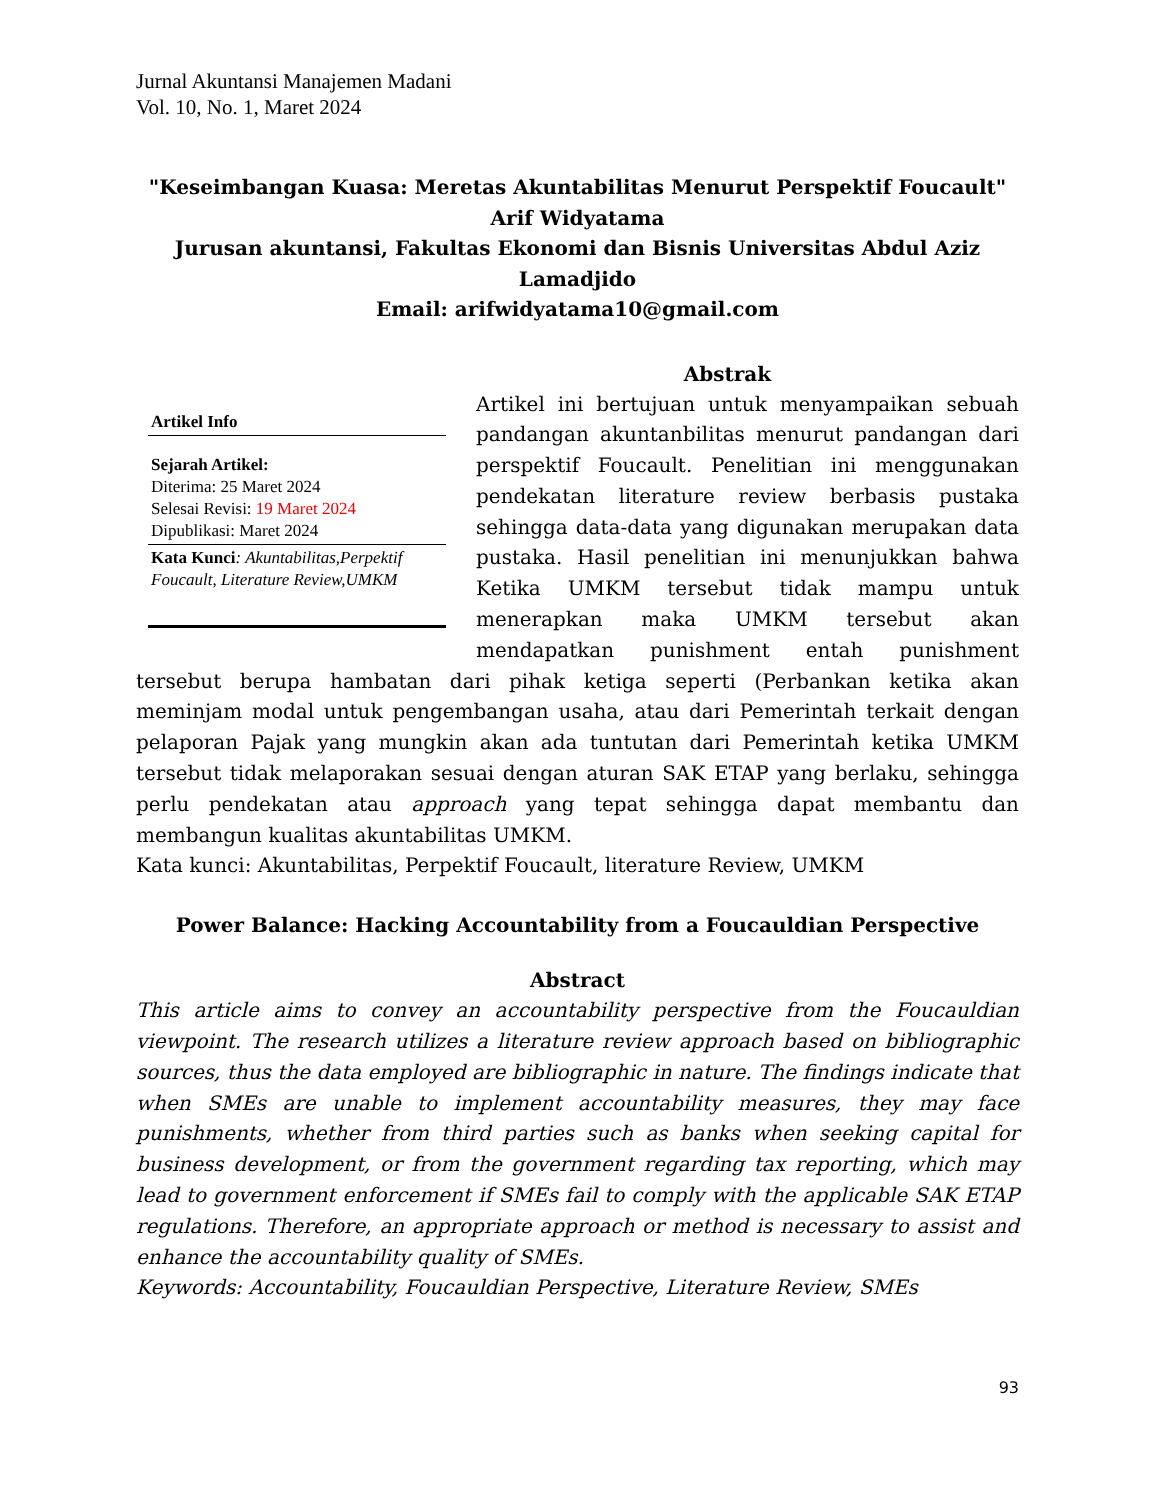Jurnal Akuntansi Manajemen Madani
Vol. 10, No. 1, Maret 2024
"Keseimbangan Kuasa: Meretas Akuntabilitas Menurut Perspektif Foucault"
Arif Widyatama
Jurusan akuntansi, Fakultas Ekonomi dan Bisnis Universitas Abdul Aziz Lamadjido
Email: arifwidyatama10@gmail.com
Abstrak
Artikel Info
Sejarah Artikel:
Diterima: 25 Maret 2024
Selesai Revisi: 19 Maret 2024
Dipublikasi: Maret 2024
Kata Kunci: Akuntabilitas,Perpektif Foucault, Literature Review,UMKM
Artikel ini bertujuan untuk menyampaikan sebuah pandangan akuntanbilitas menurut pandangan dari perspektif Foucault. Penelitian ini menggunakan pendekatan literature review berbasis pustaka sehingga data-data yang digunakan merupakan data pustaka. Hasil penelitian ini menunjukkan bahwa Ketika UMKM tersebut tidak mampu untuk menerapkan maka UMKM tersebut akan mendapatkan punishment entah punishment tersebut berupa hambatan dari pihak ketiga seperti (Perbankan ketika akan meminjam modal untuk pengembangan usaha, atau dari Pemerintah terkait dengan pelaporan Pajak yang mungkin akan ada tuntutan dari Pemerintah ketika UMKM tersebut tidak melaporakan sesuai dengan aturan SAK ETAP yang berlaku, sehingga perlu pendekatan atau approach yang tepat sehingga dapat membantu dan membangun kualitas akuntabilitas UMKM.
Kata kunci: Akuntabilitas, Perpektif Foucault, literature Review, UMKM
Power Balance: Hacking Accountability from a Foucauldian Perspective
Abstract
This article aims to convey an accountability perspective from the Foucauldian viewpoint. The research utilizes a literature review approach based on bibliographic sources, thus the data employed are bibliographic in nature. The findings indicate that when SMEs are unable to implement accountability measures, they may face punishments, whether from third parties such as banks when seeking capital for business development, or from the government regarding tax reporting, which may lead to government enforcement if SMEs fail to comply with the applicable SAK ETAP regulations. Therefore, an appropriate approach or method is necessary to assist and enhance the accountability quality of SMEs.
Keywords: Accountability, Foucauldian Perspective, Literature Review, SMEs
93